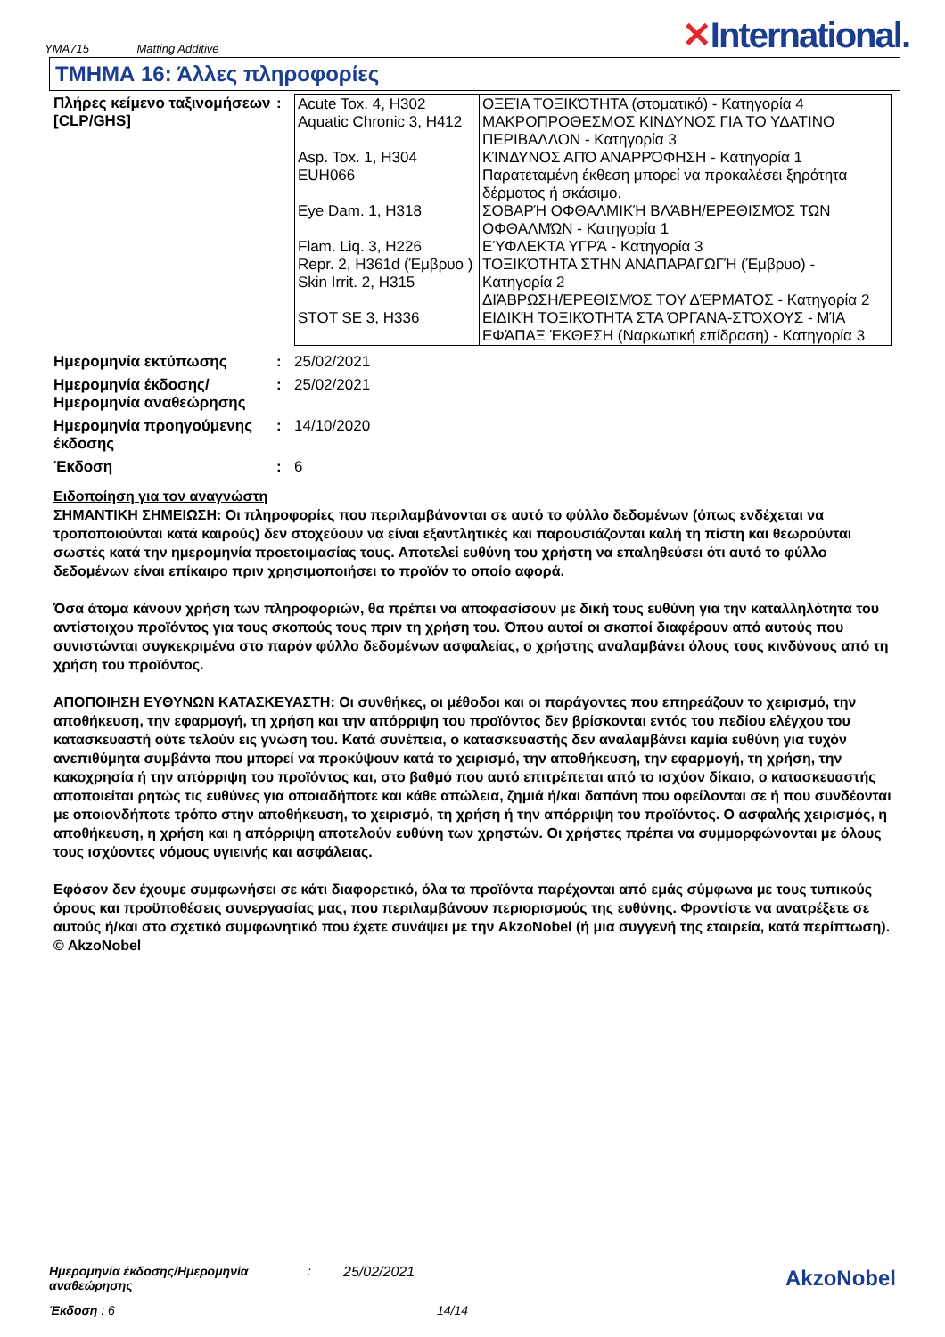YMA715 Matting Additive
✕International.
ΤΜΗΜΑ 16: Άλλες πληροφορίες
Πλήρες κείμενο ταξινομήσεων [CLP/GHS]
:
| Acute Tox. 4, H302 Aquatic Chronic 3, H412 Asp. Tox. 1, H304 EUH066 Eye Dam. 1, H318 Flam. Liq. 3, H226 Repr. 2, H361d (Έμβρυο ) Skin Irrit. 2, H315 STOT SE 3, H336 | ΟΞΕΊΑ ΤΟΞΙΚΌΤΗΤΑ (στοματικό) - Κατηγορία 4 ΜΑΚΡΟΠΡΟΘΕΣΜΟΣ ΚΙΝΔΥΝΟΣ ΓΙΑ ΤΟ ΥΔΑΤΙΝΟ ΠΕΡΙΒΑΛΛΟΝ - Κατηγορία 3 ΚΊΝΔΥΝΟΣ ΑΠΌ ΑΝΑΡΡΌΦΗΣΗ - Κατηγορία 1 Παρατεταμένη έκθεση μπορεί να προκαλέσει ξηρότητα δέρματος ή σκάσιμο. ΣΟΒΑΡΉ ΟΦΘΑΛΜΙΚΉ ΒΛΆΒΗ/ΕΡΕΘΙΣΜΌΣ ΤΩΝ ΟΦΘΑΛΜΏΝ - Κατηγορία 1 ΕΎΦΛΕΚΤΑ ΥΓΡΆ - Κατηγορία 3 ΤΟΞΙΚΌΤΗΤΑ ΣΤΗΝ ΑΝΑΠΑΡΑΓΩΓΉ (Έμβρυο) - Κατηγορία 2 ΔΙΆΒΡΩΣΗ/ΕΡΕΘΙΣΜΌΣ ΤΟΥ ΔΈΡΜΑΤΟΣ - Κατηγορία 2 ΕΙΔΙΚΉ ΤΟΞΙΚΌΤΗΤΑ ΣΤΑ ΌΡΓΑΝΑ-ΣΤΌΧΟΥΣ - ΜΊΑ ΕΦΆΠΑΞ ΈΚΘΕΣΗ (Ναρκωτική επίδραση) - Κατηγορία 3 |
Ημερομηνία εκτύπωσης : 25/02/2021
Ημερομηνία έκδοσης/ Ημερομηνία αναθεώρησης
: 25/02/2021
Ημερομηνία προηγούμενης έκδοσης
: 14/10/2020
Έκδοση : 6
Ειδοποίηση για τον αναγνώστη
ΣΗΜΑΝΤΙΚΗ ΣΗΜΕΙΩΣΗ: Οι πληροφορίες που περιλαμβάνονται σε αυτό το φύλλο δεδομένων (όπως ενδέχεται να τροποποιούνται κατά καιρούς) δεν στοχεύουν να είναι εξαντλητικές και παρουσιάζονται καλή τη πίστη και θεωρούνται σωστές κατά την ημερομηνία προετοιμασίας τους. Αποτελεί ευθύνη του χρήστη να επαληθεύσει ότι αυτό το φύλλο δεδομένων είναι επίκαιρο πριν χρησιμοποιήσει το προϊόν το οποίο αφορά.
Όσα άτομα κάνουν χρήση των πληροφοριών, θα πρέπει να αποφασίσουν με δική τους ευθύνη για την καταλληλότητα του αντίστοιχου προϊόντος για τους σκοπούς τους πριν τη χρήση του. Όπου αυτοί οι σκοποί διαφέρουν από αυτούς που συνιστώνται συγκεκριμένα στο παρόν φύλλο δεδομένων ασφαλείας, ο χρήστης αναλαμβάνει όλους τους κινδύνους από τη χρήση του προϊόντος.
ΑΠΟΠΟΙΗΣΗ ΕΥΘΥΝΩΝ ΚΑΤΑΣΚΕΥΑΣΤΗ: Οι συνθήκες, οι μέθοδοι και οι παράγοντες που επηρεάζουν το χειρισμό, την αποθήκευση, την εφαρμογή, τη χρήση και την απόρριψη του προϊόντος δεν βρίσκονται εντός του πεδίου ελέγχου του κατασκευαστή ούτε τελούν εις γνώση του. Κατά συνέπεια, ο κατασκευαστής δεν αναλαμβάνει καμία ευθύνη για τυχόν ανεπιθύμητα συμβάντα που μπορεί να προκύψουν κατά το χειρισμό, την αποθήκευση, την εφαρμογή, τη χρήση, την κακοχρησία ή την απόρριψη του προϊόντος και, στο βαθμό που αυτό επιτρέπεται από το ισχύον δίκαιο, ο κατασκευαστής αποποιείται ρητώς τις ευθύνες για οποιαδήποτε και κάθε απώλεια, ζημιά ή/και δαπάνη που οφείλονται σε ή που συνδέονται με οποιονδήποτε τρόπο στην αποθήκευση, το χειρισμό, τη χρήση ή την απόρριψη του προϊόντος. Ο ασφαλής χειρισμός, η αποθήκευση, η χρήση και η απόρριψη αποτελούν ευθύνη των χρηστών. Οι χρήστες πρέπει να συμμορφώνονται με όλους τους ισχύοντες νόμους υγιεινής και ασφάλειας.
Εφόσον δεν έχουμε συμφωνήσει σε κάτι διαφορετικό, όλα τα προϊόντα παρέχονται από εμάς σύμφωνα με τους τυπικούς όρους και προϋποθέσεις συνεργασίας μας, που περιλαμβάνουν περιορισμούς της ευθύνης. Φροντίστε να ανατρέξετε σε αυτούς ή/και στο σχετικό συμφωνητικό που έχετε συνάψει με την AkzoNobel (ή μια συγγενή της εταιρεία, κατά περίπτωση).
© AkzoNobel
Ημερομηνία έκδοσης/Ημερομηνία αναθεώρησης
: 25/02/2021
Έκδοση : 6 14/14
AkzoNobel